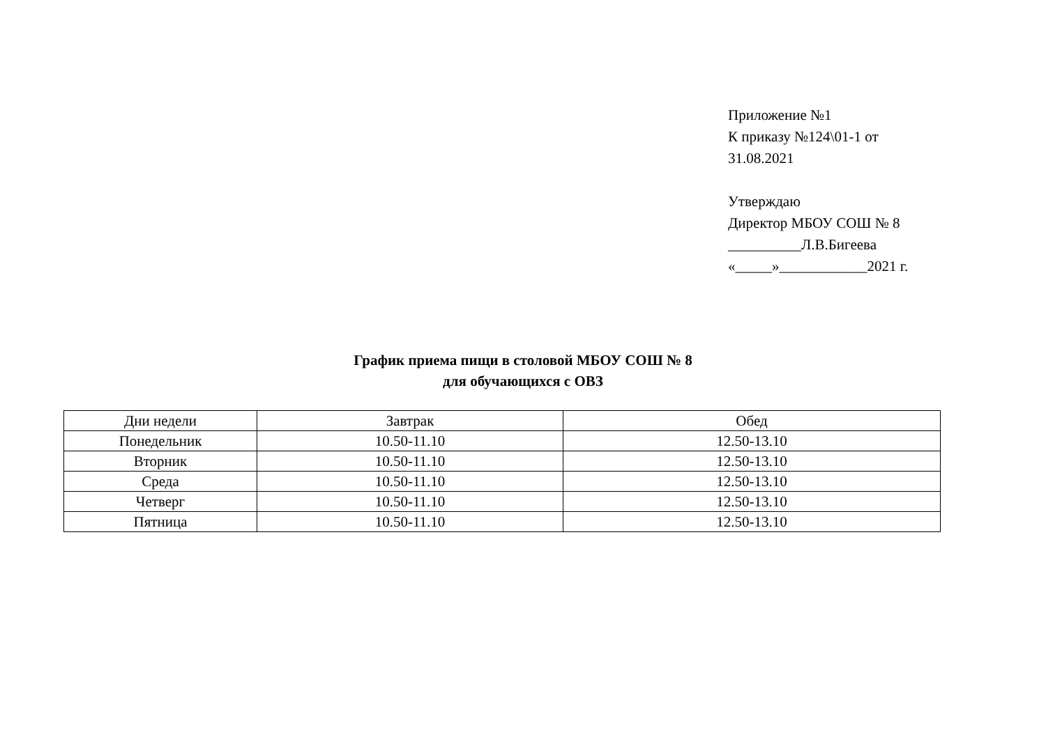Приложение №1
К приказу №124\01-1 от
31.08.2021
Утверждаю
Директор МБОУ СОШ № 8
__________Л.В.Бигеева
«_____»____________2021 г.
График приема пищи в столовой МБОУ СОШ № 8
для обучающихся с ОВЗ
| Дни недели | Завтрак | Обед |
| Понедельник | 10.50-11.10 | 12.50-13.10 |
| Вторник | 10.50-11.10 | 12.50-13.10 |
| Среда | 10.50-11.10 | 12.50-13.10 |
| Четверг | 10.50-11.10 | 12.50-13.10 |
| Пятница | 10.50-11.10 | 12.50-13.10 |